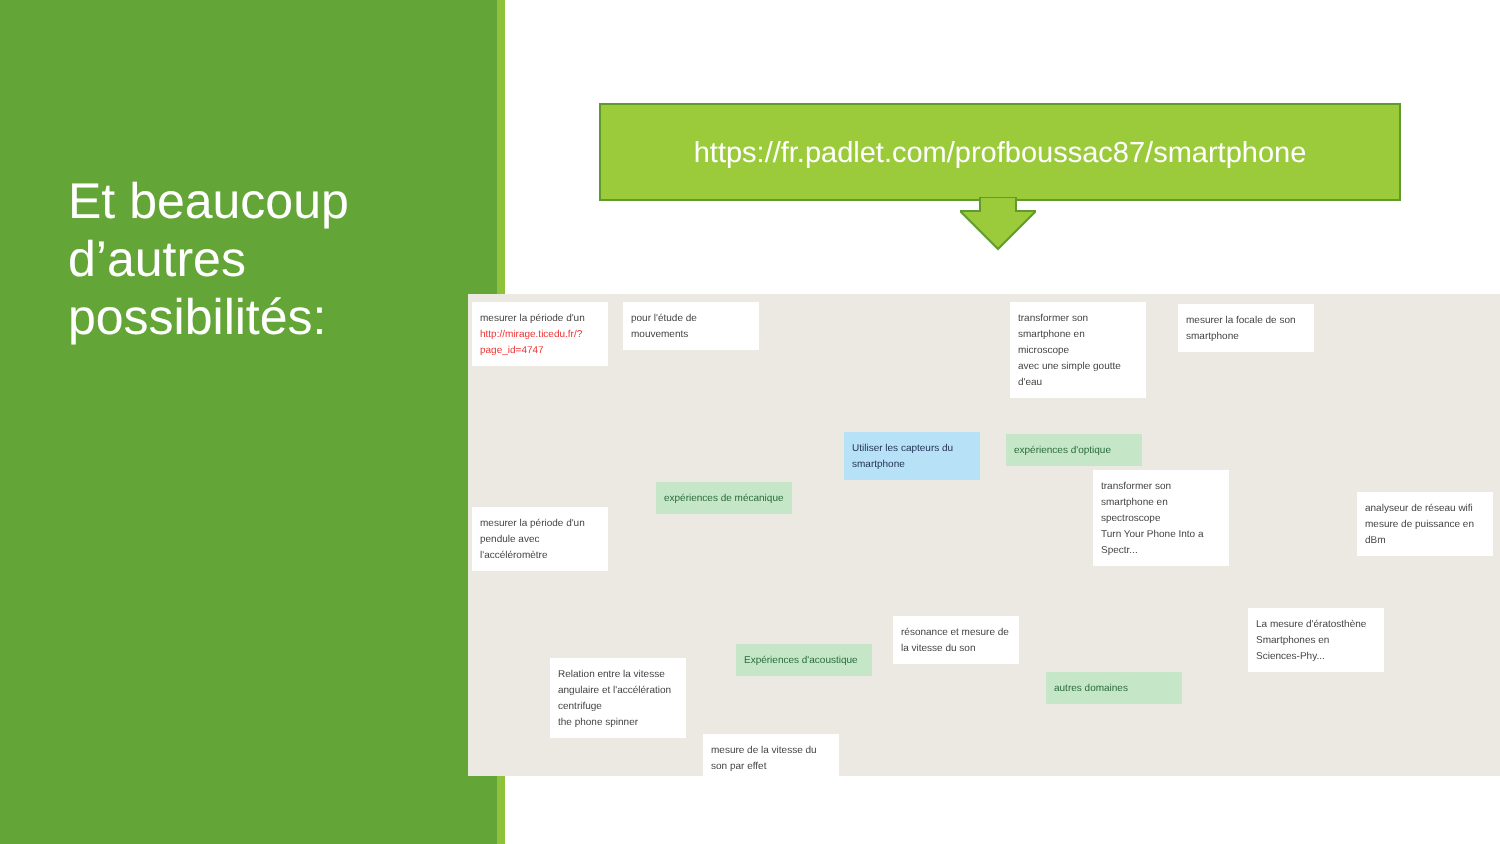Et beaucoup d’autres possibilités:
https://fr.padlet.com/profboussac87/smartphone
mesurer la période d'un
http://mirage.ticedu.fr/?page_id=4747
pour l'étude de mouvements
transformer son smartphone en microscope
avec une simple goutte d'eau
mesurer la focale de son smartphone
Utiliser les capteurs du smartphone
expériences d'optique
expériences de mécanique
transformer son smartphone en spectroscope
Turn Your Phone Into a Spectr...
analyseur de réseau wifi
mesure de puissance en dBm
mesurer la période d'un pendule avec l'accéléromètre
La mesure d'ératosthène
Smartphones en Sciences-Phy...
résonance et mesure de la vitesse du son
Expériences d'acoustique
Relation entre la vitesse angulaire et l'accélération centrifuge
the phone spinner
autres domaines
mesure de la vitesse du son par effet